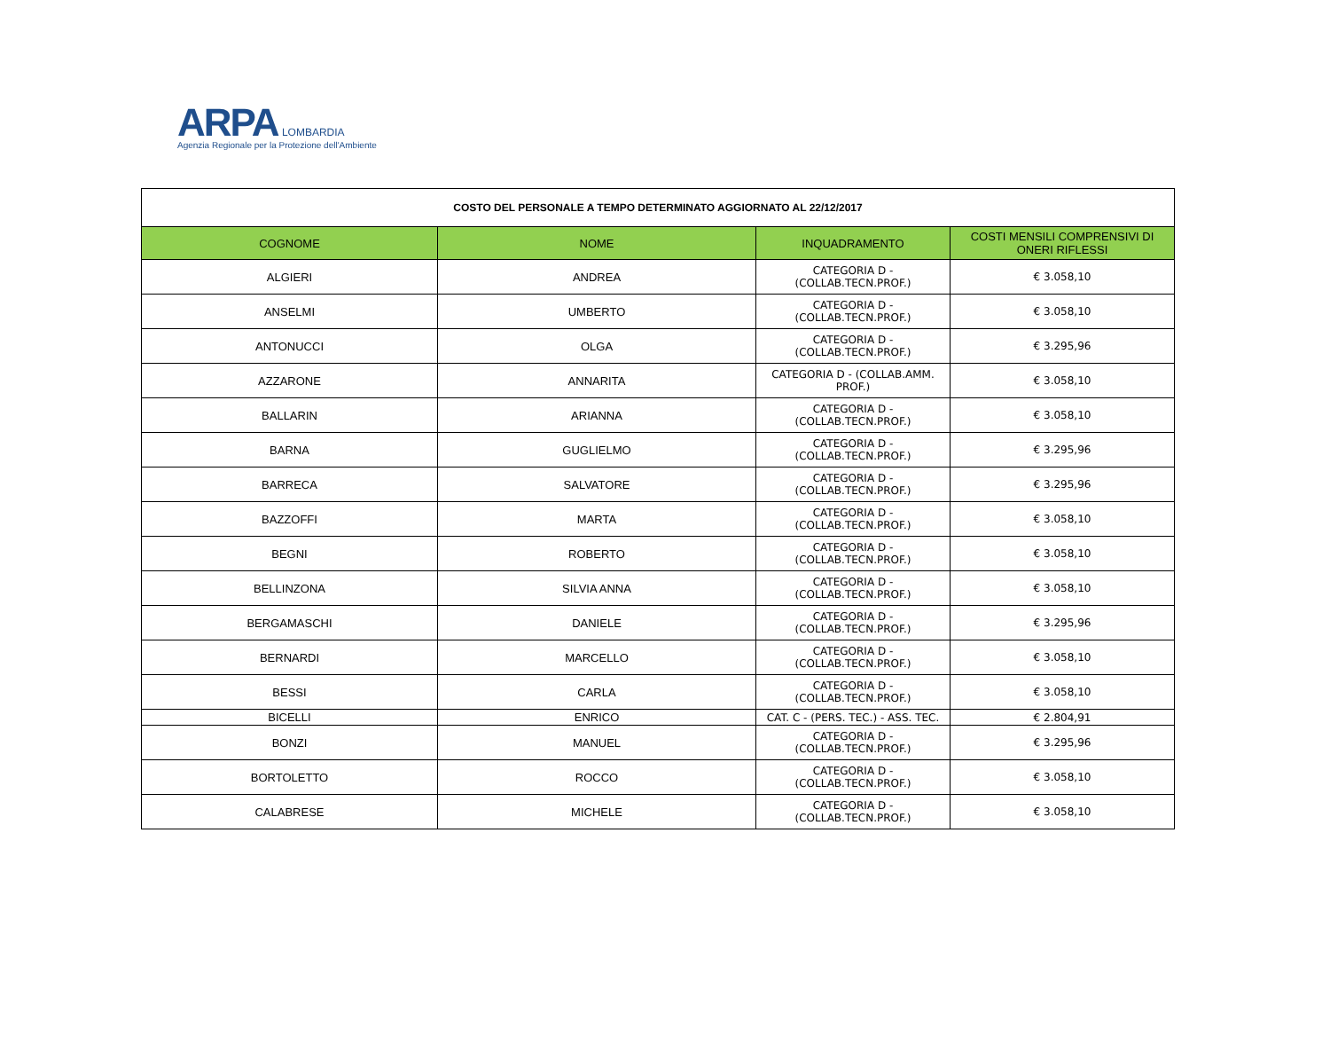ARPA LOMBARDIA
Agenzia Regionale per la Protezione dell'Ambiente
| COSTO DEL PERSONALE A TEMPO DETERMINATO AGGIORNATO AL 22/12/2017 | | | |
| COGNOME | NOME | INQUADRAMENTO | COSTI MENSILI COMPRENSIVI DI ONERI RIFLESSI |
| ALGIERI | ANDREA | CATEGORIA D - (COLLAB.TECN.PROF.) | € 3.058,10 |
| ANSELMI | UMBERTO | CATEGORIA D - (COLLAB.TECN.PROF.) | € 3.058,10 |
| ANTONUCCI | OLGA | CATEGORIA D - (COLLAB.TECN.PROF.) | € 3.295,96 |
| AZZARONE | ANNARITA | CATEGORIA D - (COLLAB.AMM. PROF.) | € 3.058,10 |
| BALLARIN | ARIANNA | CATEGORIA D - (COLLAB.TECN.PROF.) | € 3.058,10 |
| BARNA | GUGLIELMO | CATEGORIA D - (COLLAB.TECN.PROF.) | € 3.295,96 |
| BARRECA | SALVATORE | CATEGORIA D - (COLLAB.TECN.PROF.) | € 3.295,96 |
| BAZZOFFI | MARTA | CATEGORIA D - (COLLAB.TECN.PROF.) | € 3.058,10 |
| BEGNI | ROBERTO | CATEGORIA D - (COLLAB.TECN.PROF.) | € 3.058,10 |
| BELLINZONA | SILVIA ANNA | CATEGORIA D - (COLLAB.TECN.PROF.) | € 3.058,10 |
| BERGAMASCHI | DANIELE | CATEGORIA D - (COLLAB.TECN.PROF.) | € 3.295,96 |
| BERNARDI | MARCELLO | CATEGORIA D - (COLLAB.TECN.PROF.) | € 3.058,10 |
| BESSI | CARLA | CATEGORIA D - (COLLAB.TECN.PROF.) | € 3.058,10 |
| BICELLI | ENRICO | CAT. C - (PERS. TEC.) - ASS. TEC. | € 2.804,91 |
| BONZI | MANUEL | CATEGORIA D - (COLLAB.TECN.PROF.) | € 3.295,96 |
| BORTOLETTO | ROCCO | CATEGORIA D - (COLLAB.TECN.PROF.) | € 3.058,10 |
| CALABRESE | MICHELE | CATEGORIA D - (COLLAB.TECN.PROF.) | € 3.058,10 |